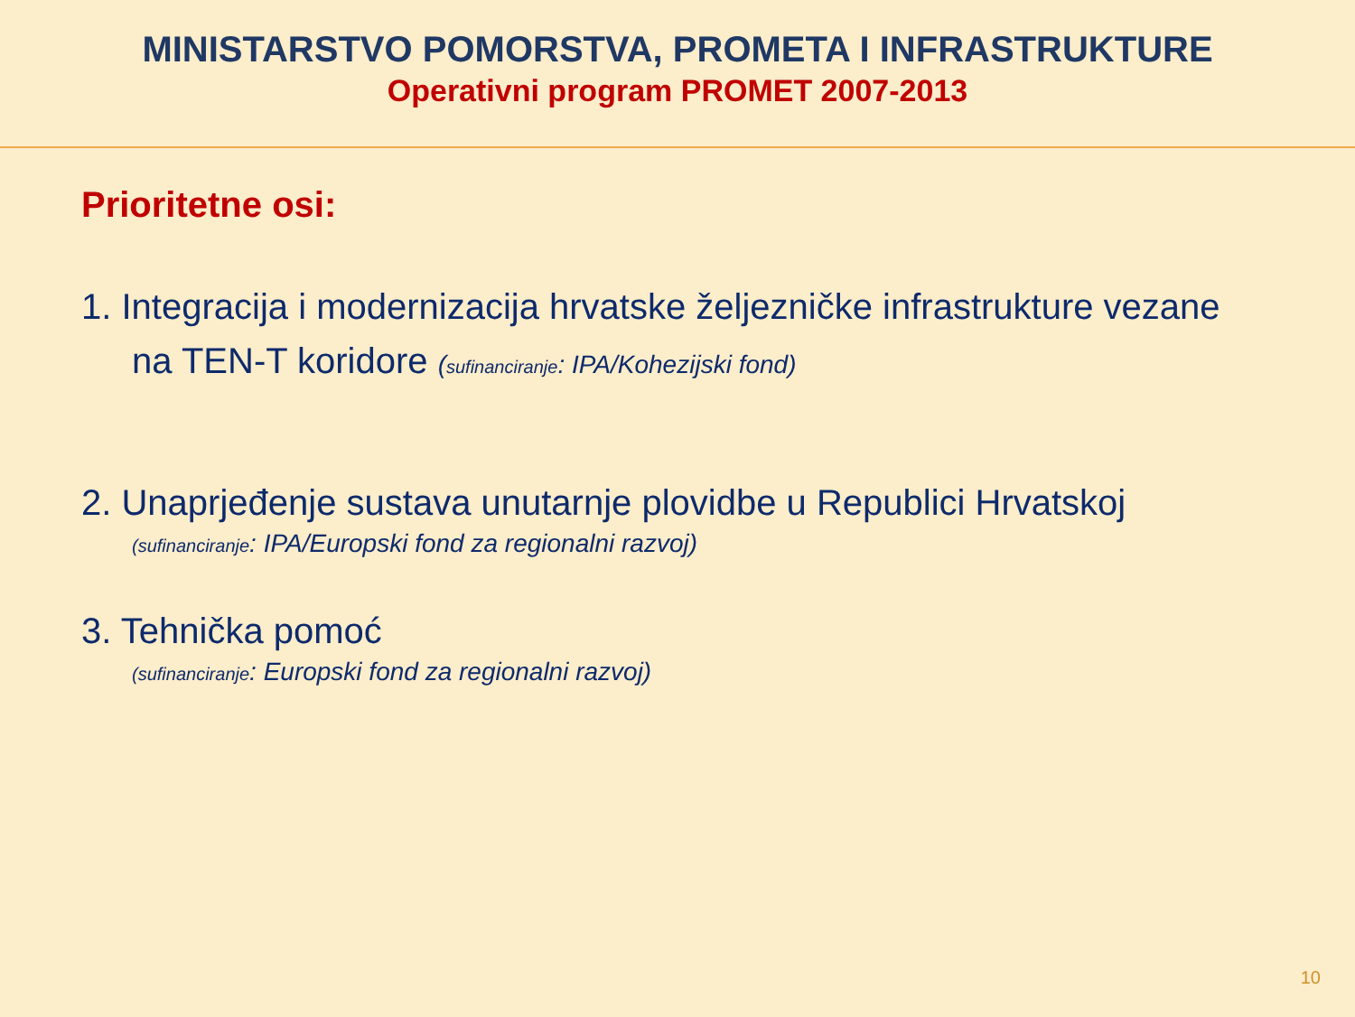MINISTARSTVO POMORSTVA, PROMETA I INFRASTRUKTURE
Operativni program PROMET 2007-2013
Prioritetne osi:
1. Integracija i modernizacija hrvatske željezničke infrastrukture vezane
na TEN-T koridore (sufinanciranje: IPA/Kohezijski fond)
2. Unaprjeđenje sustava unutarnje plovidbe u Republici Hrvatskoj
(sufinanciranje: IPA/Europski fond za regionalni razvoj)
3. Tehnička pomoć
(sufinanciranje: Europski fond za regionalni razvoj)
10